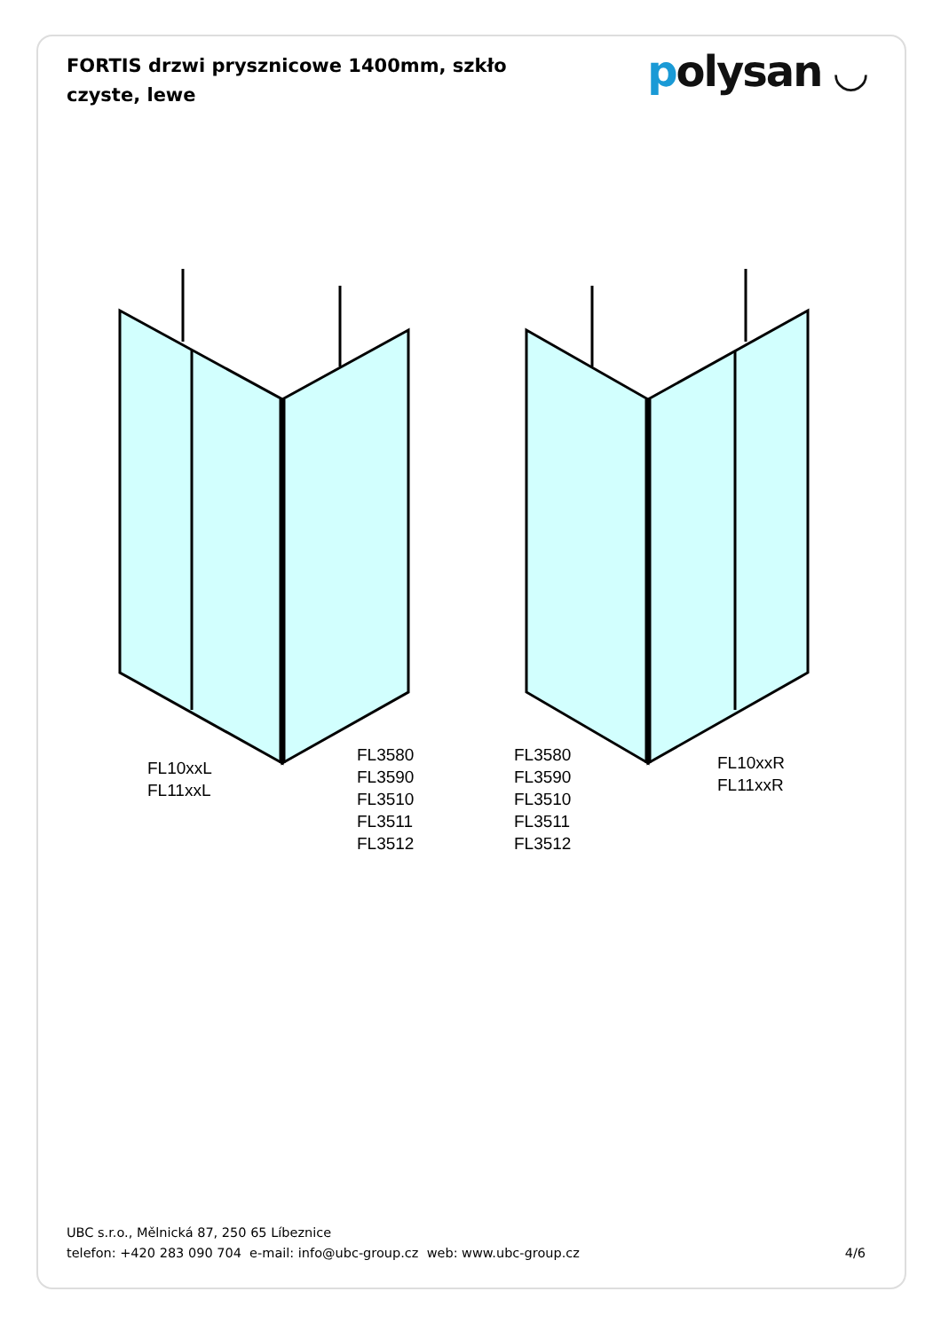FORTIS drzwi prysznicowe 1400mm, szkło czyste, lewe
polysan ◡
FL10xxL
FL11xxL
FL3580
FL3590
FL3510
FL3511
FL3512
FL3580
FL3590
FL3510
FL3511
FL3512
FL10xxR
FL11xxR
UBC s.r.o., Mělnická 87, 250 65 Líbeznice
telefon: +420 283 090 704 e-mail: info@ubc-group.cz web: www.ubc-group.cz
4/6